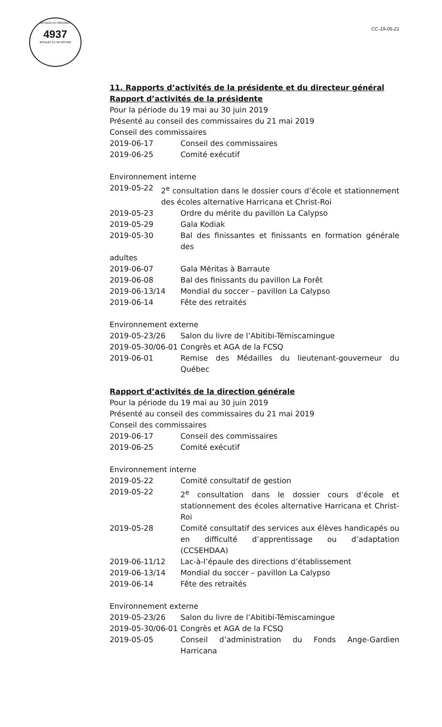INITIALES DU PRÉSIDENT
4937
INITIALES DU SECRÉTAIRE
CC-19-05-21
11. Rapports d’activités de la présidente et du directeur général
Rapport d’activités de la présidente
Pour la période du 19 mai au 30 juin 2019
Présenté au conseil des commissaires du 21 mai 2019
Conseil des commissaires
2019-06-17 Conseil des commissaires
2019-06-25 Comité exécutif
Environnement interne
2019-05-22 2<sup>e</sup> consultation dans le dossier cours d’école et stationnement des écoles alternative Harricana et Christ-Roi
2019-05-23 Ordre du mérite du pavillon La Calypso
2019-05-29 Gala Kodiak
2019-05-30 Bal des finissantes et finissants en formation générale des
adultes
2019-06-07 Gala Méritas à Barraute
2019-06-08 Bal des finissants du pavillon La Forêt
2019-06-13/14 Mondial du soccer – pavillon La Calypso
2019-06-14 Fête des retraités
Environnement externe
2019-05-23/26 Salon du livre de l’Abitibi-Témiscamingue
2019-05-30/06-01 Congrès et AGA de la FCSQ
2019-06-01 Remise des Médailles du lieutenant-gouverneur du Québec
Rapport d’activités de la direction générale
Pour la période du 19 mai au 30 juin 2019
Présenté au conseil des commissaires du 21 mai 2019
Conseil des commissaires
2019-06-17 Conseil des commissaires
2019-06-25 Comité exécutif
Environnement interne
2019-05-22 Comité consultatif de gestion
2019-05-22 2<sup>e</sup> consultation dans le dossier cours d’école et stationnement des écoles alternative Harricana et Christ-Roi
2019-05-28 Comité consultatif des services aux élèves handicapés ou en difficulté d’apprentissage ou d’adaptation (CCSEHDAA)
2019-06-11/12 Lac-à-l’épaule des directions d’établissement
2019-06-13/14 Mondial du soccer – pavillon La Calypso
2019-06-14 Fête des retraités
Environnement externe
2019-05-23/26 Salon du livre de l’Abitibi-Témiscamingue
2019-05-30/06-01 Congrès et AGA de la FCSQ
2019-05-05 Conseil d’administration du Fonds Ange-Gardien Harricana